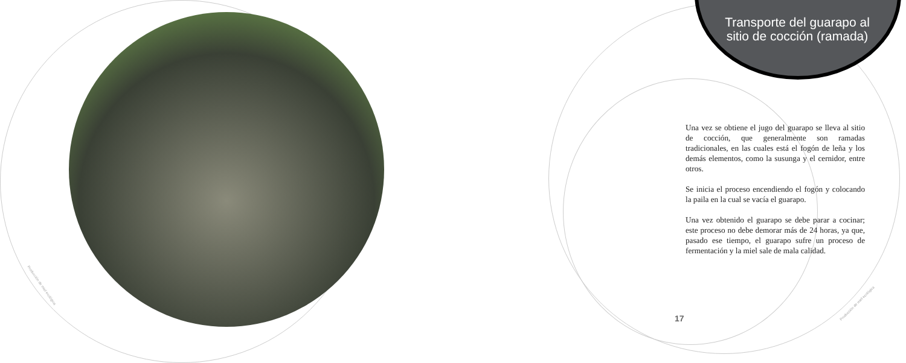Producción de miel ecológica
Transporte del guarapo al sitio de cocción (ramada)
Una vez se obtiene el jugo del guarapo se lleva al sitio de cocción, que generalmente son ramadas tradicionales, en las cuales está el fogón de leña y los demás elementos, como la susunga y el cernidor, entre otros.
Se inicia el proceso encendiendo el fogón y colocando la paila en la cual se vacía el guarapo.
Una vez obtenido el guarapo se debe parar a cocinar; este proceso no debe demorar más de 24 horas, ya que, pasado ese tiempo, el guarapo sufre un proceso de fermentación y la miel sale de mala calidad.
17
Producción de miel ecológica